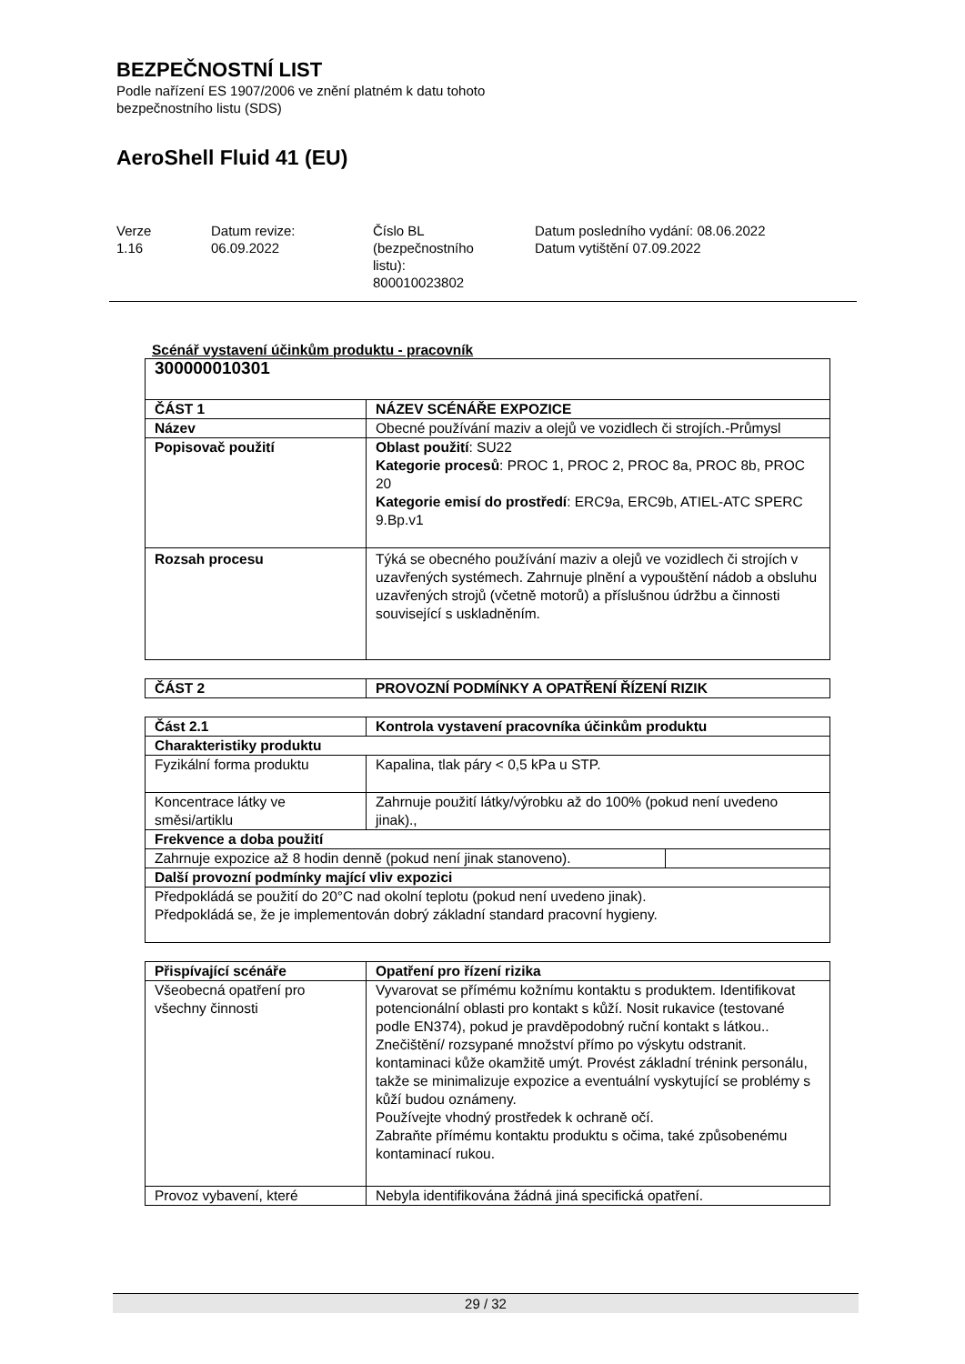BEZPEČNOSTNÍ LIST
Podle nařízení ES 1907/2006 ve znění platném k datu tohoto
bezpečnostního listu (SDS)
AeroShell Fluid 41 (EU)
Verze
1.16
Datum revize:
06.09.2022
Číslo BL
(bezpečnostního
listu):
800010023802
Datum posledního vydání: 08.06.2022
Datum vytištění 07.09.2022
Scénář vystavení účinkům produktu - pracovník
| 300000010301 | |
| --- | --- |
| ČÁST 1 | NÁZEV SCÉNÁŘE EXPOZICE |
| Název | Obecné používání maziv a olejů ve vozidlech či strojích.-Průmysl |
| Popisovač použití | Oblast použití : SU22 Kategorie procesů : PROC 1, PROC 2, PROC 8a, PROC 8b, PROC 20 Kategorie emisí do prostředí : ERC9a, ERC9b, ATIEL-ATC SPERC 9.Bp.v1 |
| Rozsah procesu | Týká se obecného používání maziv a olejů ve vozidlech či strojích v uzavřených systémech. Zahrnuje plnění a vypouštění nádob a obsluhu uzavřených strojů (včetně motorů) a příslušnou údržbu a činnosti související s uskladněním. |
| ČÁST 2 | PROVOZNÍ PODMÍNKY A OPATŘENÍ ŘÍZENÍ RIZIK |
| --- | --- |
| Část 2.1 | Kontrola vystavení pracovníka účinkům produktu | |
| --- | --- | --- |
| Charakteristiky produktu | | |
| Fyzikální forma produktu | Kapalina, tlak páry < 0,5 kPa u STP. | |
| Koncentrace látky ve směsi/artiklu | Zahrnuje použití látky/výrobku až do 100% (pokud není uvedeno jinak)., | |
| Frekvence a doba použití | | |
| Zahrnuje expozice až 8 hodin denně (pokud není jinak stanoveno). | | |
| Další provozní podmínky mající vliv expozici | | |
| Předpokládá se použití do 20°C nad okolní teplotu (pokud není uvedeno jinak). Předpokládá se, že je implementován dobrý základní standard pracovní hygieny. | | |
| Přispívající scénáře | Opatření pro řízení rizika |
| --- | --- |
| Všeobecná opatření pro všechny činnosti | Vyvarovat se přímému kožnímu kontaktu s produktem. Identifikovat potencionální oblasti pro kontakt s kůží. Nosit rukavice (testované podle EN374), pokud je pravděpodobný ruční kontakt s látkou.. Znečištění/ rozsypané množství přímo po výskytu odstranit. kontaminaci kůže okamžitě umýt. Provést základní trénink personálu, takže se minimalizuje expozice a eventuální vyskytující se problémy s kůží budou oznámeny. Používejte vhodný prostředek k ochraně očí. Zabraňte přímému kontaktu produktu s očima, také způsobenému kontaminací rukou. |
| Provoz vybavení, které | Nebyla identifikována žádná jiná specifická opatření. |
29 / 32